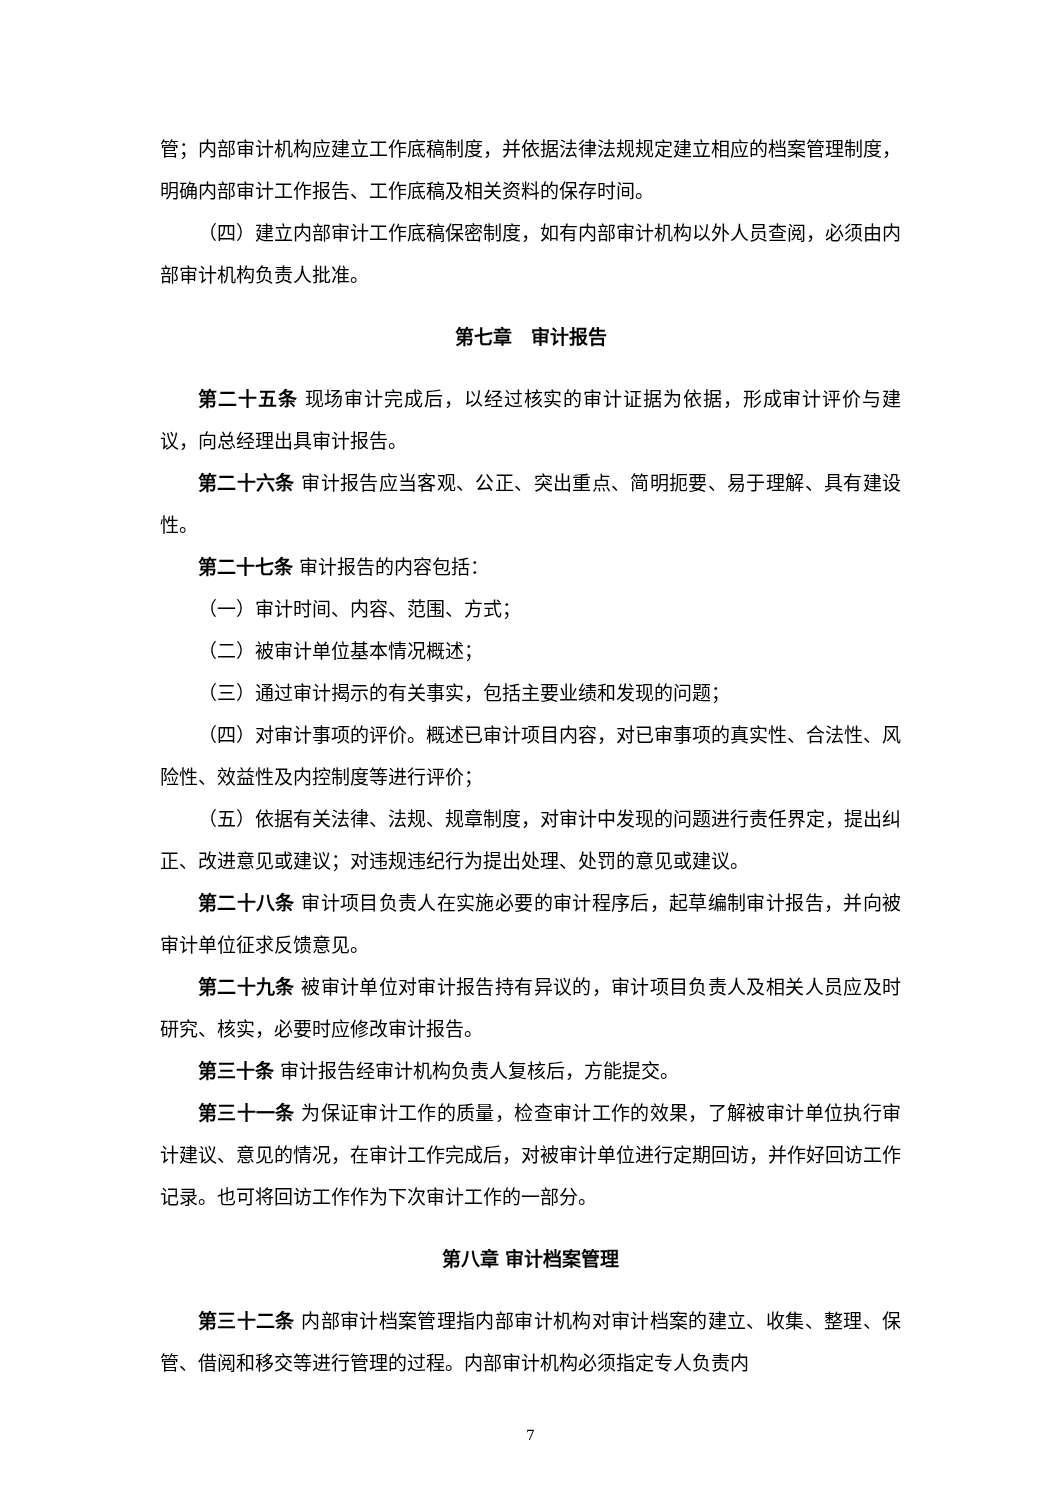管；内部审计机构应建立工作底稿制度，并依据法律法规规定建立相应的档案管理制度，明确内部审计工作报告、工作底稿及相关资料的保存时间。
（四）建立内部审计工作底稿保密制度，如有内部审计机构以外人员查阅，必须由内部审计机构负责人批准。
第七章　审计报告
第二十五条 现场审计完成后，以经过核实的审计证据为依据，形成审计评价与建议，向总经理出具审计报告。
第二十六条 审计报告应当客观、公正、突出重点、简明扼要、易于理解、具有建设性。
第二十七条 审计报告的内容包括：
（一）审计时间、内容、范围、方式；
（二）被审计单位基本情况概述；
（三）通过审计揭示的有关事实，包括主要业绩和发现的问题；
（四）对审计事项的评价。概述已审计项目内容，对已审事项的真实性、合法性、风险性、效益性及内控制度等进行评价；
（五）依据有关法律、法规、规章制度，对审计中发现的问题进行责任界定，提出纠正、改进意见或建议；对违规违纪行为提出处理、处罚的意见或建议。
第二十八条 审计项目负责人在实施必要的审计程序后，起草编制审计报告，并向被审计单位征求反馈意见。
第二十九条 被审计单位对审计报告持有异议的，审计项目负责人及相关人员应及时研究、核实，必要时应修改审计报告。
第三十条 审计报告经审计机构负责人复核后，方能提交。
第三十一条 为保证审计工作的质量，检查审计工作的效果，了解被审计单位执行审计建议、意见的情况，在审计工作完成后，对被审计单位进行定期回访，并作好回访工作记录。也可将回访工作作为下次审计工作的一部分。
第八章 审计档案管理
第三十二条 内部审计档案管理指内部审计机构对审计档案的建立、收集、整理、保管、借阅和移交等进行管理的过程。内部审计机构必须指定专人负责内
7